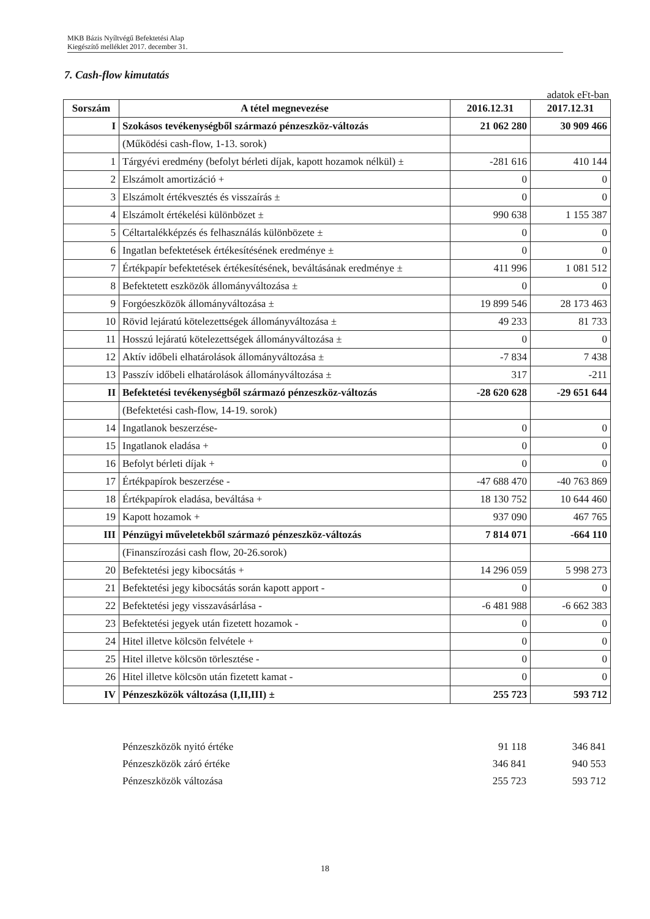MKB Bázis Nyíltvégű Befektetési Alap
Kiegészítő melléklet 2017. december 31.
7. Cash-flow kimutatás
adatok eFt-ban
| Sorszám | A tétel megnevezése | 2016.12.31 | 2017.12.31 |
| --- | --- | --- | --- |
| I | Szokásos tevékenységből származó pénzeszköz-változás | 21 062 280 | 30 909 466 |
| | (Működési cash-flow, 1-13. sorok) | | |
| 1 | Tárgyévi eredmény (befolyt bérleti díjak, kapott hozamok nélkül) ± | -281 616 | 410 144 |
| 2 | Elszámolt amortizáció + | 0 | 0 |
| 3 | Elszámolt értékvesztés és visszaírás ± | 0 | 0 |
| 4 | Elszámolt értékelési különbözet ± | 990 638 | 1 155 387 |
| 5 | Céltartalékképzés és felhasználás különbözete ± | 0 | 0 |
| 6 | Ingatlan befektetések értékesítésének eredménye ± | 0 | 0 |
| 7 | Értékpapír befektetések értékesítésének, beváltásának eredménye ± | 411 996 | 1 081 512 |
| 8 | Befektetett eszközök állományváltozása ± | 0 | 0 |
| 9 | Forgóeszközök állományváltozása ± | 19 899 546 | 28 173 463 |
| 10 | Rövid lejáratú kötelezettségek állományváltozása ± | 49 233 | 81 733 |
| 11 | Hosszú lejáratú kötelezettségek állományváltozása ± | 0 | 0 |
| 12 | Aktív időbeli elhatárolások állományváltozása ± | -7 834 | 7 438 |
| 13 | Passzív időbeli elhatárolások állományváltozása ± | 317 | -211 |
| II | Befektetési tevékenységből származó pénzeszköz-változás | -28 620 628 | -29 651 644 |
| | (Befektetési cash-flow, 14-19. sorok) | | |
| 14 | Ingatlanok beszerzése- | 0 | 0 |
| 15 | Ingatlanok eladása + | 0 | 0 |
| 16 | Befolyt bérleti díjak + | 0 | 0 |
| 17 | Értékpapírok beszerzése - | -47 688 470 | -40 763 869 |
| 18 | Értékpapírok eladása, beváltása + | 18 130 752 | 10 644 460 |
| 19 | Kapott hozamok + | 937 090 | 467 765 |
| III | Pénzügyi műveletekből származó pénzeszköz-változás | 7 814 071 | -664 110 |
| | (Finanszírozási cash flow, 20-26.sorok) | | |
| 20 | Befektetési jegy kibocsátás + | 14 296 059 | 5 998 273 |
| 21 | Befektetési jegy kibocsátás során kapott apport - | 0 | 0 |
| 22 | Befektetési jegy visszavásárlása - | -6 481 988 | -6 662 383 |
| 23 | Befektetési jegyek után fizetett hozamok - | 0 | 0 |
| 24 | Hitel illetve kölcsön felvétele + | 0 | 0 |
| 25 | Hitel illetve kölcsön törlesztése - | 0 | 0 |
| 26 | Hitel illetve kölcsön után fizetett kamat - | 0 | 0 |
| IV | Pénzeszközök változása (I,II,III) ± | 255 723 | 593 712 |
| Pénzeszközök nyitó értéke | 91 118 | 346 841 |
| Pénzeszközök záró értéke | 346 841 | 940 553 |
| Pénzeszközök változása | 255 723 | 593 712 |
18